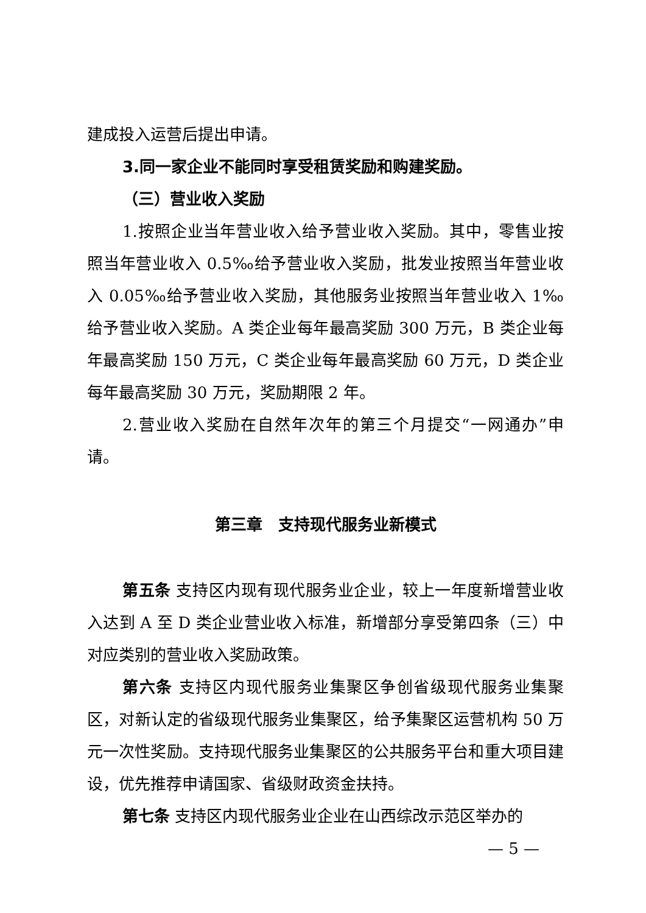建成投入运营后提出申请。
3.同一家企业不能同时享受租赁奖励和购建奖励。
（三）营业收入奖励
1.按照企业当年营业收入给予营业收入奖励。其中，零售业按照当年营业收入 0.5‰给予营业收入奖励，批发业按照当年营业收入 0.05‰给予营业收入奖励，其他服务业按照当年营业收入 1‰给予营业收入奖励。A 类企业每年最高奖励 300 万元，B 类企业每年最高奖励 150 万元，C 类企业每年最高奖励 60 万元，D 类企业每年最高奖励 30 万元，奖励期限 2 年。
2.营业收入奖励在自然年次年的第三个月提交“一网通办”申请。
第三章　支持现代服务业新模式
第五条 支持区内现有现代服务业企业，较上一年度新增营业收入达到 A 至 D 类企业营业收入标准，新增部分享受第四条（三）中对应类别的营业收入奖励政策。
第六条 支持区内现代服务业集聚区争创省级现代服务业集聚区，对新认定的省级现代服务业集聚区，给予集聚区运营机构 50 万元一次性奖励。支持现代服务业集聚区的公共服务平台和重大项目建设，优先推荐申请国家、省级财政资金扶持。
第七条 支持区内现代服务业企业在山西综改示范区举办的
— 5 —